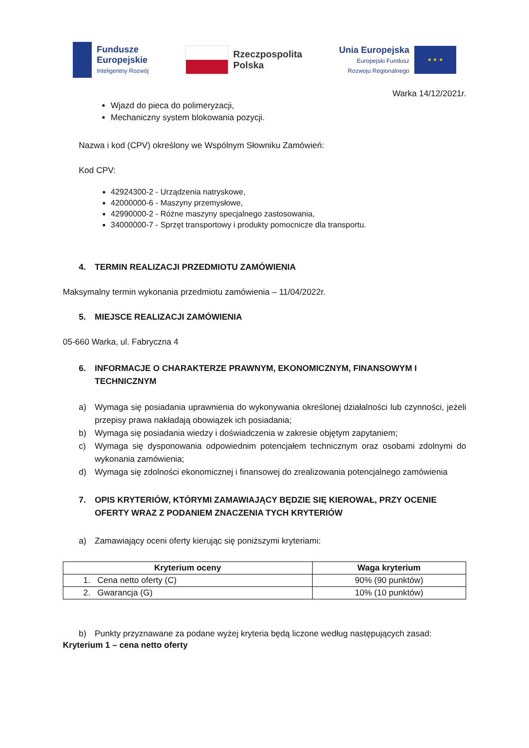Fundusze
Europejskie
Inteligentny Rozwój
Rzeczpospolita
Polska
Unia Europejska
Europejski Fundusz
Rozwoju Regionalnego
★ ★ ★
Warka 14/12/2021r.
Wjazd do pieca do polimeryzacji,
Mechaniczny system blokowania pozycji.
Nazwa i kod (CPV) określony we Wspólnym Słowniku Zamówień:
Kod CPV:
42924300-2 - Urządzenia natryskowe,
42000000-6 - Maszyny przemysłowe,
42990000-2 - Różne maszyny specjalnego zastosowania,
34000000-7 - Sprzęt transportowy i produkty pomocnicze dla transportu.
4. TERMIN REALIZACJI PRZEDMIOTU ZAMÓWIENIA
Maksymalny termin wykonania przedmiotu zamówienia – 11/04/2022r.
5. MIEJSCE REALIZACJI ZAMÓWIENIA
05-660 Warka, ul. Fabryczna 4
6. INFORMACJE O CHARAKTERZE PRAWNYM, EKONOMICZNYM, FINANSOWYM I TECHNICZNYM
a) Wymaga się posiadania uprawnienia do wykonywania określonej działalności lub czynności, jeżeli przepisy prawa nakładają obowiązek ich posiadania;
b) Wymaga się posiadania wiedzy i doświadczenia w zakresie objętym zapytaniem;
c) Wymaga się dysponowania odpowiednim potencjałem technicznym oraz osobami zdolnymi do wykonania zamówienia;
d) Wymaga się zdolności ekonomicznej i finansowej do zrealizowania potencjalnego zamówienia
7. OPIS KRYTERIÓW, KTÓRYMI ZAMAWIAJĄCY BĘDZIE SIĘ KIEROWAŁ, PRZY OCENIE OFERTY WRAZ Z PODANIEM ZNACZENIA TYCH KRYTERIÓW
a) Zamawiający oceni oferty kierując się poniższymi kryteriami:
| Kryterium oceny | Waga kryterium |
| --- | --- |
| 1. Cena netto oferty (C) | 90% (90 punktów) |
| 2. Gwarancja (G) | 10% (10 punktów) |
b) Punkty przyznawane za podane wyżej kryteria będą liczone według następujących zasad:
Kryterium 1 – cena netto oferty